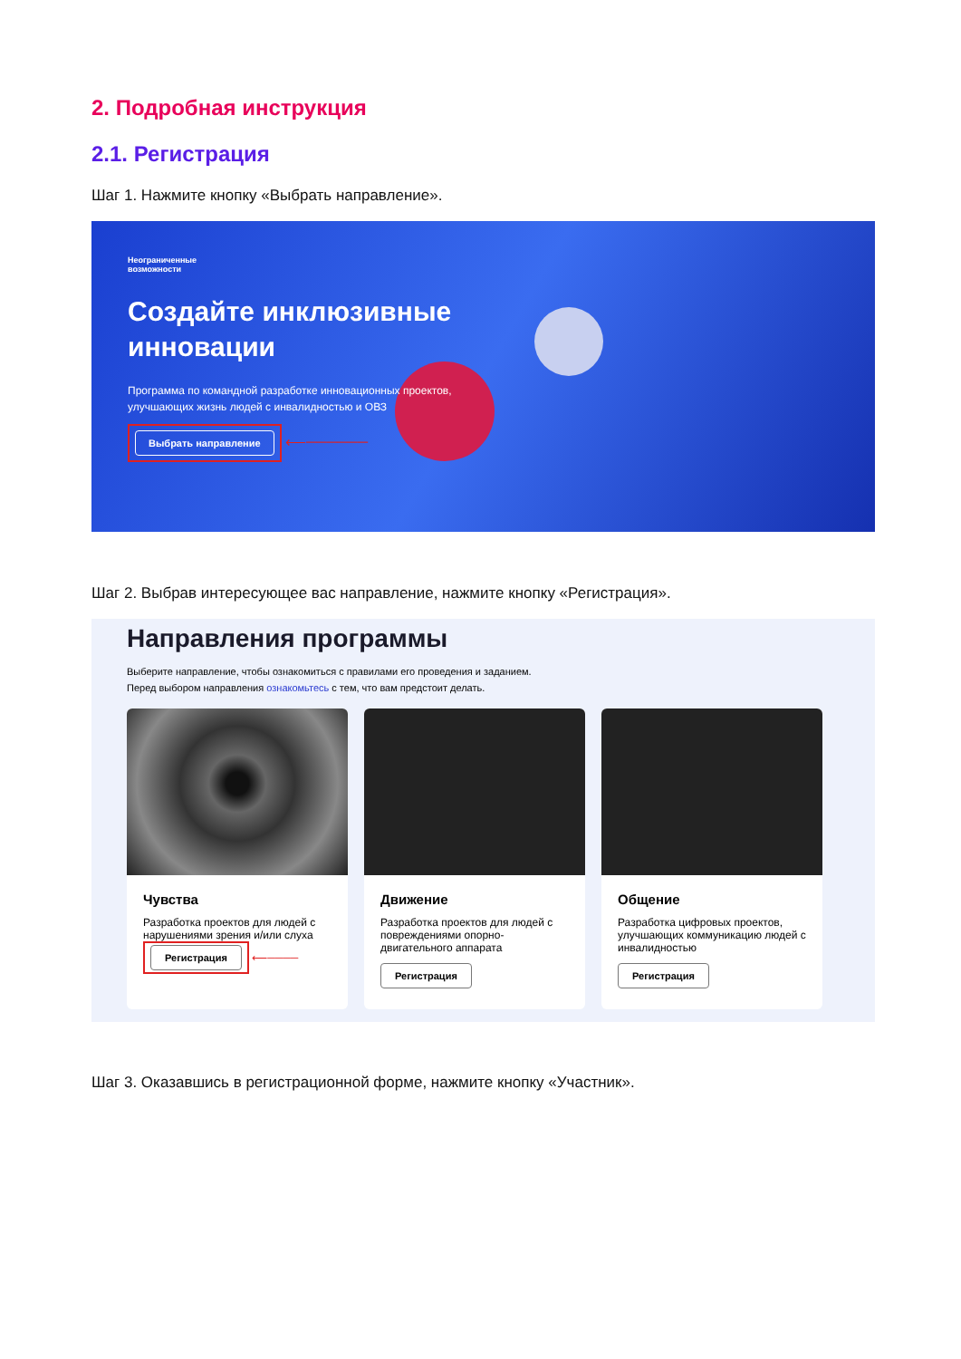2. Подробная инструкция
2.1. Регистрация
Шаг 1. Нажмите кнопку «Выбрать направление».
Неограниченные
возможности
Создайте инклюзивные
инновации
Программа по командной разработке инновационных проектов,
улучшающих жизнь людей с инвалидностью и ОВЗ
Выбрать направление ⟵──────
Шаг 2. Выбрав интересующее вас направление, нажмите кнопку «Регистрация».
Направления программы
Выберите направление, чтобы ознакомиться с правилами его проведения и заданием.
Перед выбором направления ознакомьтесь с тем, что вам предстоит делать.
Чувства
Разработка проектов для людей с нарушениями зрения и/или слуха
Регистрация ⟵────
Движение
Разработка проектов для людей с повреждениями опорно-двигательного аппарата
Регистрация
Общение
Разработка цифровых проектов, улучшающих коммуникацию людей с инвалидностью
Регистрация
Шаг 3. Оказавшись в регистрационной форме, нажмите кнопку «Участник».